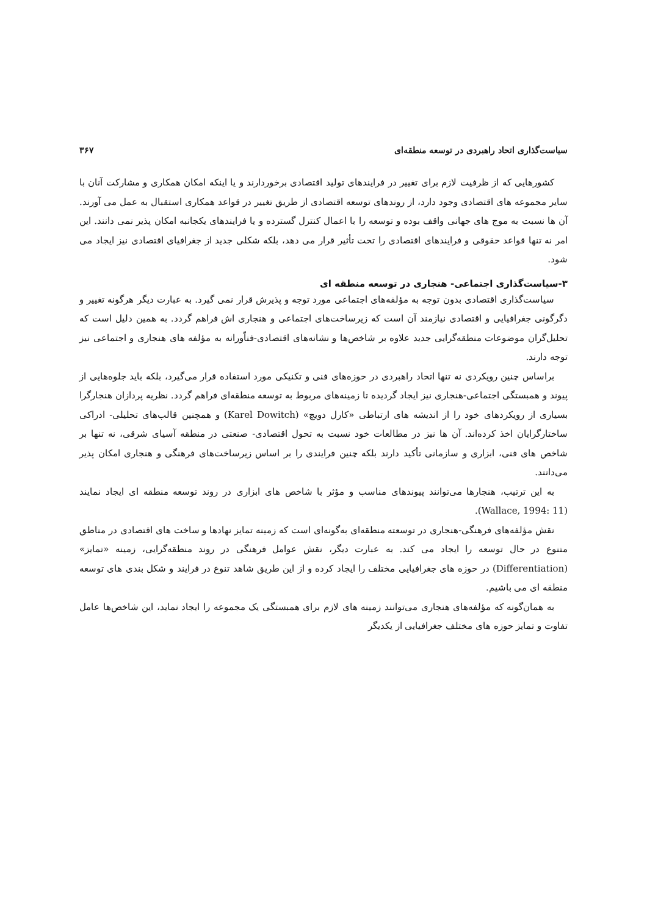سیاست‌گذاری اتحاد راهبردی در توسعه منطقه‌ای ۳۶۷
کشورهایی که از ظرفیت لازم برای تغییر در فرایندهای تولید اقتصادی برخوردارند و یا اینکه امکان همکاری و مشارکت آنان با سایر مجموعه های اقتصادی وجود دارد، از روندهای توسعه اقتصادی از طریق تغییر در قواعد همکاری استقبال به عمل می آورند. آن ها نسبت به موج های جهانی واقف بوده و توسعه را با اعمال کنترل گسترده و یا فرایندهای یکجانبه امکان پذیر نمی دانند. این امر نه تنها قواعد حقوقی و فرایندهای اقتصادی را تحت تأثیر قرار می دهد، بلکه شکلی جدید از جغرافیای اقتصادی نیز ایجاد می شود.
۳-سیاست‌گذاری اجتماعی- هنجاری در توسعه منطقه ای
سیاست‌گذاری اقتصادی بدون توجه به مؤلفه‌های اجتماعی مورد توجه و پذیرش قرار نمی گیرد. به عبارت دیگر هرگونه تغییر و دگرگونی جغرافیایی و اقتصادی نیازمند آن است که زیرساخت‌های اجتماعی و هنجاری اش فراهم گردد. به همین دلیل است که تحلیل‌گران موضوعات منطقه‌گرایی جدید علاوه بر شاخص‌ها و نشانه‌های اقتصادی-فناّورانه به مؤلفه های هنجاری و اجتماعی نیز توجه دارند.
براساس چنین رویکردی نه تنها اتحاد راهبردی در حوزه‌های فنی و تکنیکی مورد استفاده قرار می‌گیرد، بلکه باید جلوه‌هایی از پیوند و همبستگی اجتماعی-هنجاری نیز ایجاد گردیده تا زمینه‌های مربوط به توسعه منطقه‌ای فراهم گردد. نظریه پردازان هنجارگرا بسیاری از رویکردهای خود را از اندیشه های ارتباطی «کارل دویچ» (Karel Dowitch) و همچنین قالب‌های تحلیلی- ادراکی ساختارگرایان اخذ کرده‌اند. آن ها نیز در مطالعات خود نسبت به تحول اقتصادی- صنعتی در منطقه آسیای شرقی، نه تنها بر شاخص های فنی، ابزاری و سازمانی تأکید دارند بلکه چنین فرایندی را بر اساس زیرساخت‌های فرهنگی و هنجاری امکان پذیر می‌دانند.
به این ترتیب، هنجارها می‌توانند پیوندهای مناسب و مؤثر با شاخص های ابزاری در روند توسعه منطقه ای ایجاد نمایند (Wallace, 1994: 11).
نقش مؤلفه‌های فرهنگی-هنجاری در توسعته منطقه‌ای به‌گونه‌ای است که زمینه تمایز نهادها و ساخت های اقتصادی در مناطق متنوع در حال توسعه را ایجاد می کند. به عبارت دیگر، نقش عوامل فرهنگی در روند منطقه‌گرایی، زمینه «تمایز» (Differentiation) در حوزه های جغرافیایی مختلف را ایجاد کرده و از این طریق شاهد تنوع در فرایند و شکل بندی های توسعه منطقه ای می باشیم.
به همان‌گونه که مؤلفه‌های هنجاری می‌توانند زمینه های لازم برای همبستگی یک مجموعه را ایجاد نماید، این شاخص‌ها عامل تفاوت و تمایز حوزه های مختلف جغرافیایی از یکدیگر